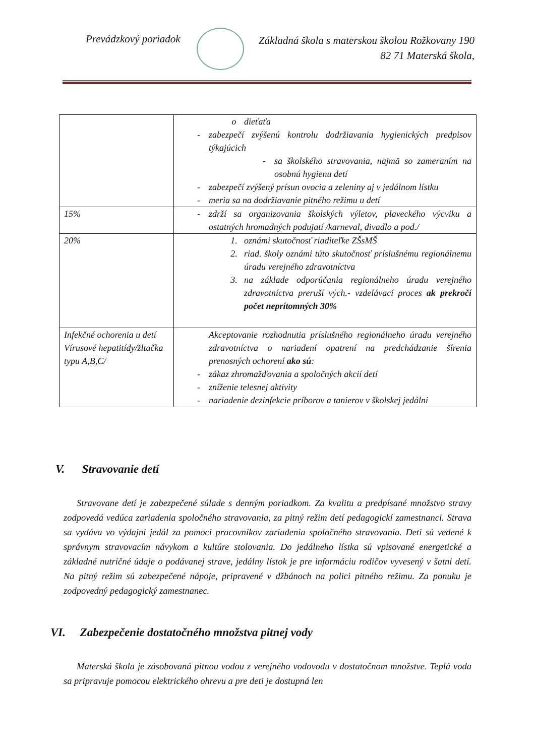Prevádzkový poriadok
Základná škola s materskou školou Rožkovany 190
82 71 Materská škola,
| | o dieťaťa - zabezpečí zvýšenú kontrolu dodržiavania hygienických predpisov týkajúcich - sa školského stravovania, najmä so zameraním na osobnú hygienu detí - zabezpečí zvýšený prísun ovocia a zeleniny aj v jedálnom lístku - meria sa na dodržiavanie pitného režimu u detí |
| 15% | - zdrží sa organizovania školských výletov, plaveckého výcviku a ostatných hromadných podujatí /karneval, divadlo a pod./ |
| 20% | 1. oznámi skutočnosť riaditeľke ZŠsMŠ 2. riad. školy oznámi túto skutočnosť príslušnému regionálnemu úradu verejného zdravotníctva 3. na základe odporúčania regionálneho úradu verejného zdravotníctva preruší vých.- vzdelávací proces ak prekročí počet neprítomných 30% |
| Infekčné ochorenia u detí Vírusové hepatitídy/žltačka typu A,B,C/ | Akceptovanie rozhodnutia príslušného regionálneho úradu verejného zdravotníctva o nariadení opatrení na predchádzanie šírenia prenosných ochorení ako sú : - zákaz zhromažďovania a spoločných akcií detí - zníženie telesnej aktivity - nariadenie dezinfekcie príborov a tanierov v školskej jedálni |
V. Stravovanie detí
Stravovane detí je zabezpečené súlade s denným poriadkom. Za kvalitu a predpísané množstvo stravy zodpovedá vedúca zariadenia spoločného stravovania, za pitný režim detí pedagogickí zamestnanci. Strava sa vydáva vo výdajni jedál za pomoci pracovníkov zariadenia spoločného stravovania. Deti sú vedené k správnym stravovacím návykom a kultúre stolovania. Do jedálneho lístka sú vpisované energetické a základné nutričné údaje o podávanej strave, jedálny lístok je pre informáciu rodičov vyvesený v šatni detí. Na pitný režim sú zabezpečené nápoje, pripravené v džbánoch na polici pitného režimu. Za ponuku je zodpovedný pedagogický zamestnanec.
VI. Zabezpečenie dostatočného množstva pitnej vody
Materská škola je zásobovaná pitnou vodou z verejného vodovodu v dostatočnom množstve. Teplá voda sa pripravuje pomocou elektrického ohrevu a pre deti je dostupná len